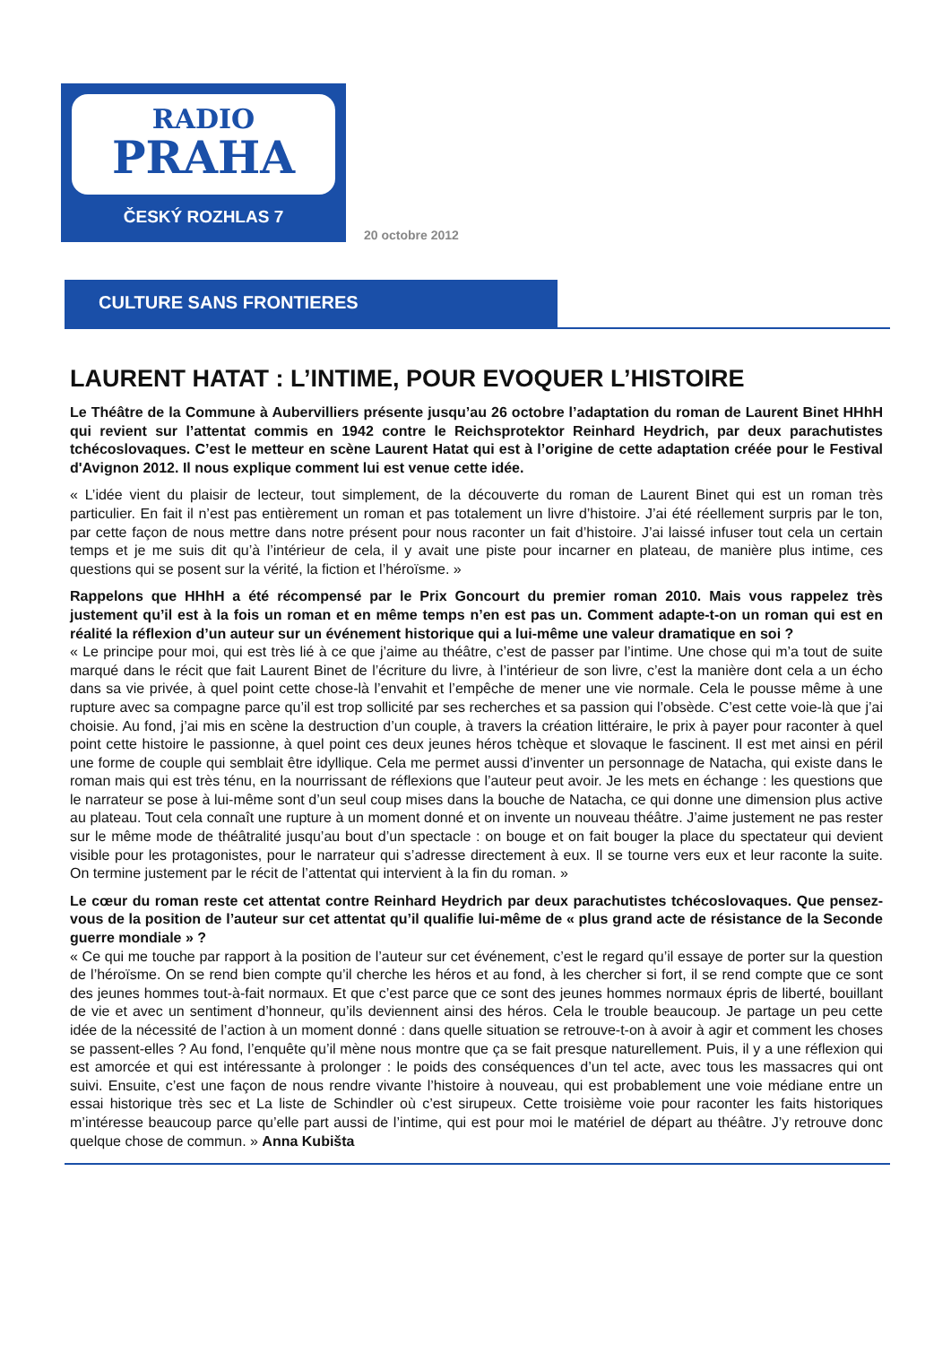RADIO
PRAHA
ČESKÝ ROZHLAS 7
20 octobre 2012
CULTURE SANS FRONTIERES
LAURENT HATAT : L’INTIME, POUR EVOQUER L’HISTOIRE
Le Théâtre de la Commune à Aubervilliers présente jusqu’au 26 octobre l’adaptation du roman de Laurent Binet HHhH qui revient sur l’attentat commis en 1942 contre le Reichsprotektor Reinhard Heydrich, par deux parachutistes tchécoslovaques. C’est le metteur en scène Laurent Hatat qui est à l’origine de cette adaptation créée pour le Festival d'Avignon 2012. Il nous explique comment lui est venue cette idée.
« L’idée vient du plaisir de lecteur, tout simplement, de la découverte du roman de Laurent Binet qui est un roman très particulier. En fait il n’est pas entièrement un roman et pas totalement un livre d’histoire. J’ai été réellement surpris par le ton, par cette façon de nous mettre dans notre présent pour nous raconter un fait d’histoire. J’ai laissé infuser tout cela un certain temps et je me suis dit qu’à l’intérieur de cela, il y avait une piste pour incarner en plateau, de manière plus intime, ces questions qui se posent sur la vérité, la fiction et l’héroïsme. »
Rappelons que HHhH a été récompensé par le Prix Goncourt du premier roman 2010. Mais vous rappelez très justement qu’il est à la fois un roman et en même temps n’en est pas un. Comment adapte-t-on un roman qui est en réalité la réflexion d’un auteur sur un événement historique qui a lui-même une valeur dramatique en soi ?
« Le principe pour moi, qui est très lié à ce que j’aime au théâtre, c’est de passer par l’intime. Une chose qui m’a tout de suite marqué dans le récit que fait Laurent Binet de l’écriture du livre, à l’intérieur de son livre, c’est la manière dont cela a un écho dans sa vie privée, à quel point cette chose-là l’envahit et l’empêche de mener une vie normale. Cela le pousse même à une rupture avec sa compagne parce qu’il est trop sollicité par ses recherches et sa passion qui l’obsède. C’est cette voie-là que j’ai choisie. Au fond, j’ai mis en scène la destruction d’un couple, à travers la création littéraire, le prix à payer pour raconter à quel point cette histoire le passionne, à quel point ces deux jeunes héros tchèque et slovaque le fascinent. Il est met ainsi en péril une forme de couple qui semblait être idyllique. Cela me permet aussi d’inventer un personnage de Natacha, qui existe dans le roman mais qui est très ténu, en la nourrissant de réflexions que l’auteur peut avoir. Je les mets en échange : les questions que le narrateur se pose à lui-même sont d’un seul coup mises dans la bouche de Natacha, ce qui donne une dimension plus active au plateau. Tout cela connaît une rupture à un moment donné et on invente un nouveau théâtre. J’aime justement ne pas rester sur le même mode de théâtralité jusqu’au bout d’un spectacle : on bouge et on fait bouger la place du spectateur qui devient visible pour les protagonistes, pour le narrateur qui s’adresse directement à eux. Il se tourne vers eux et leur raconte la suite. On termine justement par le récit de l’attentat qui intervient à la fin du roman. »
Le cœur du roman reste cet attentat contre Reinhard Heydrich par deux parachutistes tchécoslovaques. Que pensez-vous de la position de l’auteur sur cet attentat qu’il qualifie lui-même de « plus grand acte de résistance de la Seconde guerre mondiale » ?
« Ce qui me touche par rapport à la position de l’auteur sur cet événement, c’est le regard qu’il essaye de porter sur la question de l’héroïsme. On se rend bien compte qu’il cherche les héros et au fond, à les chercher si fort, il se rend compte que ce sont des jeunes hommes tout-à-fait normaux. Et que c’est parce que ce sont des jeunes hommes normaux épris de liberté, bouillant de vie et avec un sentiment d’honneur, qu’ils deviennent ainsi des héros. Cela le trouble beaucoup. Je partage un peu cette idée de la nécessité de l’action à un moment donné : dans quelle situation se retrouve-t-on à avoir à agir et comment les choses se passent-elles ? Au fond, l’enquête qu’il mène nous montre que ça se fait presque naturellement. Puis, il y a une réflexion qui est amorcée et qui est intéressante à prolonger : le poids des conséquences d’un tel acte, avec tous les massacres qui ont suivi. Ensuite, c’est une façon de nous rendre vivante l’histoire à nouveau, qui est probablement une voie médiane entre un essai historique très sec et La liste de Schindler où c’est sirupeux. Cette troisième voie pour raconter les faits historiques m’intéresse beaucoup parce qu’elle part aussi de l’intime, qui est pour moi le matériel de départ au théâtre. J’y retrouve donc quelque chose de commun. » Anna Kubišta